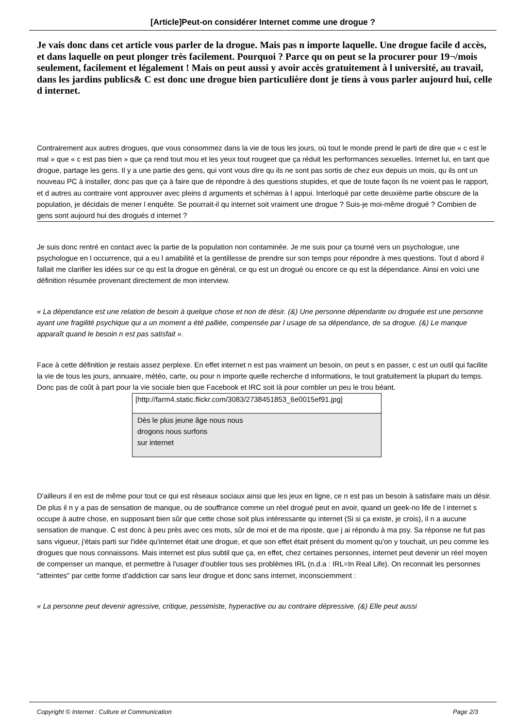[Article]Peut-on considérer Internet comme une drogue ?
Je vais donc dans cet article vous parler de la drogue. Mais pas n importe laquelle. Une drogue facile d accès, et dans laquelle on peut plonger très facilement. Pourquoi ? Parce qu on peut se la procurer pour 19¬/mois seulement, facilement et légalement ! Mais on peut aussi y avoir accès gratuitement à l université, au travail, dans les jardins publics& C est donc une drogue bien particulière dont je tiens à vous parler aujourd hui, celle d internet.
Contrairement aux autres drogues, que vous consommez dans la vie de tous les jours, où tout le monde prend le parti de dire que « c est le mal » que « c est pas bien » que ça rend tout mou et les yeux tout rougeet que ça réduit les performances sexuelles. Internet lui, en tant que drogue, partage les gens. Il y a une partie des gens, qui vont vous dire qu ils ne sont pas sortis de chez eux depuis un mois, qu ils ont un nouveau PC à installer, donc pas que ça à faire que de répondre à des questions stupides, et que de toute façon ils ne voient pas le rapport, et d autres au contraire vont approuver avec pleins d arguments et schémas à l appui. Interloqué par cette deuxième partie obscure de la population, je décidais de mener l enquête. Se pourrait-il qu internet soit vraiment une drogue ? Suis-je moi-même drogué ? Combien de gens sont aujourd hui des drogués d internet ?
Je suis donc rentré en contact avec la partie de la population non contaminée. Je me suis pour ça tourné vers un psychologue, une psychologue en l occurrence, qui a eu l amabilité et la gentillesse de prendre sur son temps pour répondre à mes questions. Tout d abord il fallait me clarifier les idées sur ce qu est la drogue en général, ce qu est un drogué ou encore ce qu est la dépendance. Ainsi en voici une définition résumée provenant directement de mon interview.
« La dépendance est une relation de besoin à quelque chose et non de désir. (&) Une personne dépendante ou droguée est une personne ayant une fragilité psychique qui a un moment a été palliée, compensée par l usage de sa dépendance, de sa drogue. (&) Le manque apparaît quand le besoin n est pas satisfait ».
Face à cette définition je restais assez perplexe. En effet internet n est pas vraiment un besoin, on peut s en passer, c est un outil qui facilite la vie de tous les jours, annuaire, météo, carte, ou pour n importe quelle recherche d informations, le tout gratuitement la plupart du temps. Donc pas de coût à part pour la vie sociale bien que Facebook et IRC soit là pour combler un peu le trou béant.
[http://farm4.static.flickr.com/3083/2738451853_6e0015ef91.jpg]
Dès le plus jeune âge nous nous
drogons nous surfons
sur internet
D'ailleurs il en est de même pour tout ce qui est réseaux sociaux ainsi que les jeux en ligne, ce n est pas un besoin à satisfaire mais un désir. De plus il n y a pas de sensation de manque, ou de souffrance comme un réel drogué peut en avoir, quand un geek-no life de l internet s occupe à autre chose, en supposant bien sûr que cette chose soit plus intéressante qu internet (Si si ça existe, je crois), il n a aucune sensation de manque. C est donc à peu près avec ces mots, sûr de moi et de ma riposte, que j ai répondu à ma psy. Sa réponse ne fut pas sans vigueur, j'étais parti sur l'idée qu'internet était une drogue, et que son effet était présent du moment qu'on y touchait, un peu comme les drogues que nous connaissons. Mais internet est plus subtil que ça, en effet, chez certaines personnes, internet peut devenir un réel moyen de compenser un manque, et permettre à l'usager d'oublier tous ses problèmes IRL (n.d.a : IRL=In Real Life). On reconnait les personnes "atteintes" par cette forme d'addiction car sans leur drogue et donc sans internet, inconsciemment :
« La personne peut devenir agressive, critique, pessimiste, hyperactive ou au contraire dépressive. (&) Elle peut aussi
Copyright © Internet : Culture et Communication Page 2/3